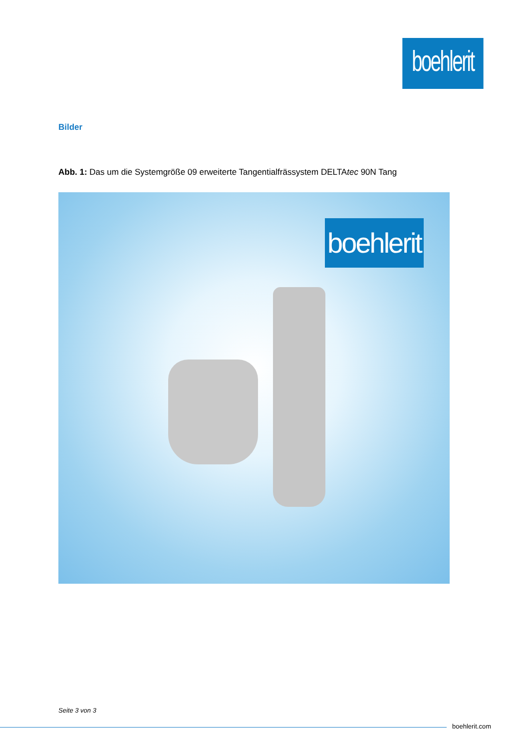boehlerit
Bilder
Abb. 1: Das um die Systemgröße 09 erweiterte Tangentialfrässystem DELTAtec 90N Tang
boehlerit
Seite 3 von 3
boehlerit.com